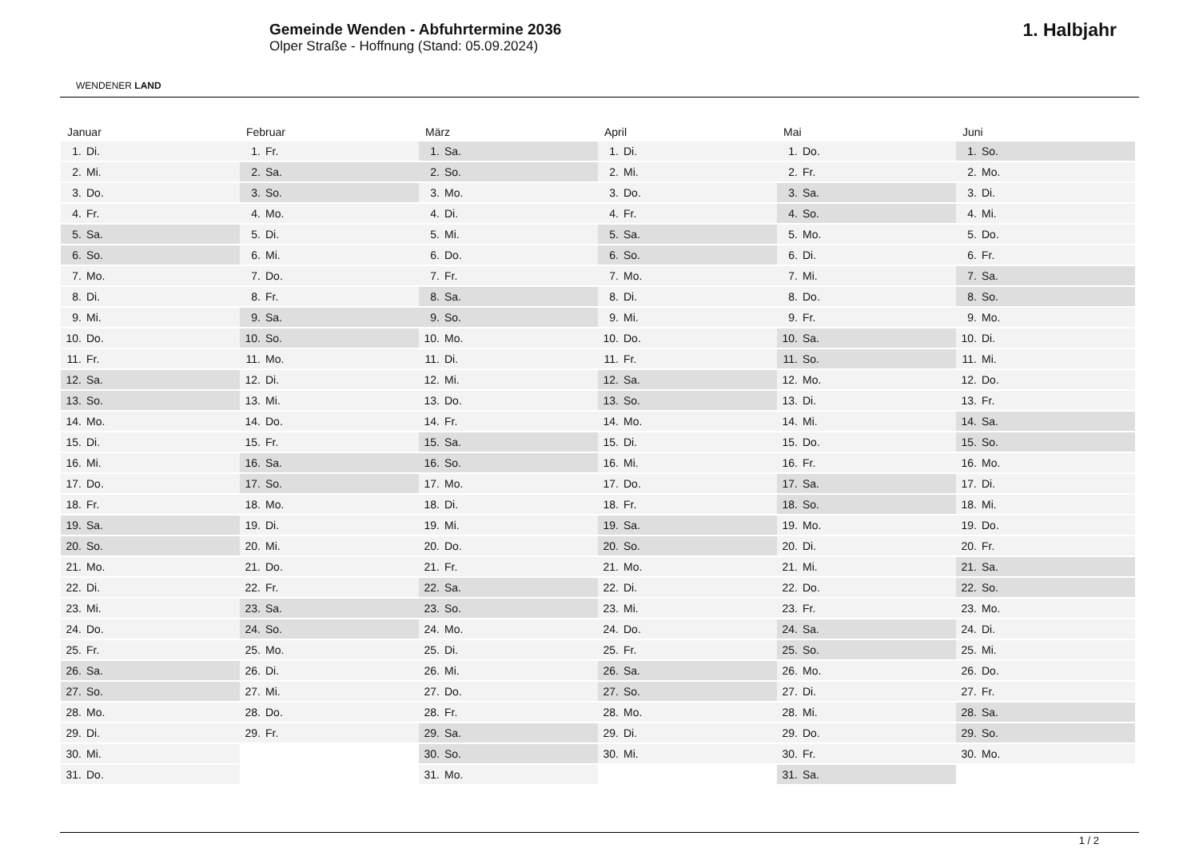WENDENER LAND
Gemeinde Wenden - Abfuhrtermine 2036
Olper Straße - Hoffnung (Stand: 05.09.2024)
1. Halbjahr
| Januar | |
| --- | --- |
| 1. | Di. |
| 2. | Mi. |
| 3. | Do. |
| 4. | Fr. |
| 5. | Sa. |
| 6. | So. |
| 7. | Mo. |
| 8. | Di. |
| 9. | Mi. |
| 10. | Do. |
| 11. | Fr. |
| 12. | Sa. |
| 13. | So. |
| 14. | Mo. |
| 15. | Di. |
| 16. | Mi. |
| 17. | Do. |
| 18. | Fr. |
| 19. | Sa. |
| 20. | So. |
| 21. | Mo. |
| 22. | Di. |
| 23. | Mi. |
| 24. | Do. |
| 25. | Fr. |
| 26. | Sa. |
| 27. | So. |
| 28. | Mo. |
| 29. | Di. |
| 30. | Mi. |
| 31. | Do. |
| Februar | |
| --- | --- |
| 1. | Fr. |
| 2. | Sa. |
| 3. | So. |
| 4. | Mo. |
| 5. | Di. |
| 6. | Mi. |
| 7. | Do. |
| 8. | Fr. |
| 9. | Sa. |
| 10. | So. |
| 11. | Mo. |
| 12. | Di. |
| 13. | Mi. |
| 14. | Do. |
| 15. | Fr. |
| 16. | Sa. |
| 17. | So. |
| 18. | Mo. |
| 19. | Di. |
| 20. | Mi. |
| 21. | Do. |
| 22. | Fr. |
| 23. | Sa. |
| 24. | So. |
| 25. | Mo. |
| 26. | Di. |
| 27. | Mi. |
| 28. | Do. |
| 29. | Fr. |
| März | |
| --- | --- |
| 1. | Sa. |
| 2. | So. |
| 3. | Mo. |
| 4. | Di. |
| 5. | Mi. |
| 6. | Do. |
| 7. | Fr. |
| 8. | Sa. |
| 9. | So. |
| 10. | Mo. |
| 11. | Di. |
| 12. | Mi. |
| 13. | Do. |
| 14. | Fr. |
| 15. | Sa. |
| 16. | So. |
| 17. | Mo. |
| 18. | Di. |
| 19. | Mi. |
| 20. | Do. |
| 21. | Fr. |
| 22. | Sa. |
| 23. | So. |
| 24. | Mo. |
| 25. | Di. |
| 26. | Mi. |
| 27. | Do. |
| 28. | Fr. |
| 29. | Sa. |
| 30. | So. |
| 31. | Mo. |
| April | |
| --- | --- |
| 1. | Di. |
| 2. | Mi. |
| 3. | Do. |
| 4. | Fr. |
| 5. | Sa. |
| 6. | So. |
| 7. | Mo. |
| 8. | Di. |
| 9. | Mi. |
| 10. | Do. |
| 11. | Fr. |
| 12. | Sa. |
| 13. | So. |
| 14. | Mo. |
| 15. | Di. |
| 16. | Mi. |
| 17. | Do. |
| 18. | Fr. |
| 19. | Sa. |
| 20. | So. |
| 21. | Mo. |
| 22. | Di. |
| 23. | Mi. |
| 24. | Do. |
| 25. | Fr. |
| 26. | Sa. |
| 27. | So. |
| 28. | Mo. |
| 29. | Di. |
| 30. | Mi. |
| Mai | |
| --- | --- |
| 1. | Do. |
| 2. | Fr. |
| 3. | Sa. |
| 4. | So. |
| 5. | Mo. |
| 6. | Di. |
| 7. | Mi. |
| 8. | Do. |
| 9. | Fr. |
| 10. | Sa. |
| 11. | So. |
| 12. | Mo. |
| 13. | Di. |
| 14. | Mi. |
| 15. | Do. |
| 16. | Fr. |
| 17. | Sa. |
| 18. | So. |
| 19. | Mo. |
| 20. | Di. |
| 21. | Mi. |
| 22. | Do. |
| 23. | Fr. |
| 24. | Sa. |
| 25. | So. |
| 26. | Mo. |
| 27. | Di. |
| 28. | Mi. |
| 29. | Do. |
| 30. | Fr. |
| 31. | Sa. |
| Juni | |
| --- | --- |
| 1. | So. |
| 2. | Mo. |
| 3. | Di. |
| 4. | Mi. |
| 5. | Do. |
| 6. | Fr. |
| 7. | Sa. |
| 8. | So. |
| 9. | Mo. |
| 10. | Di. |
| 11. | Mi. |
| 12. | Do. |
| 13. | Fr. |
| 14. | Sa. |
| 15. | So. |
| 16. | Mo. |
| 17. | Di. |
| 18. | Mi. |
| 19. | Do. |
| 20. | Fr. |
| 21. | Sa. |
| 22. | So. |
| 23. | Mo. |
| 24. | Di. |
| 25. | Mi. |
| 26. | Do. |
| 27. | Fr. |
| 28. | Sa. |
| 29. | So. |
| 30. | Mo. |
1 / 2